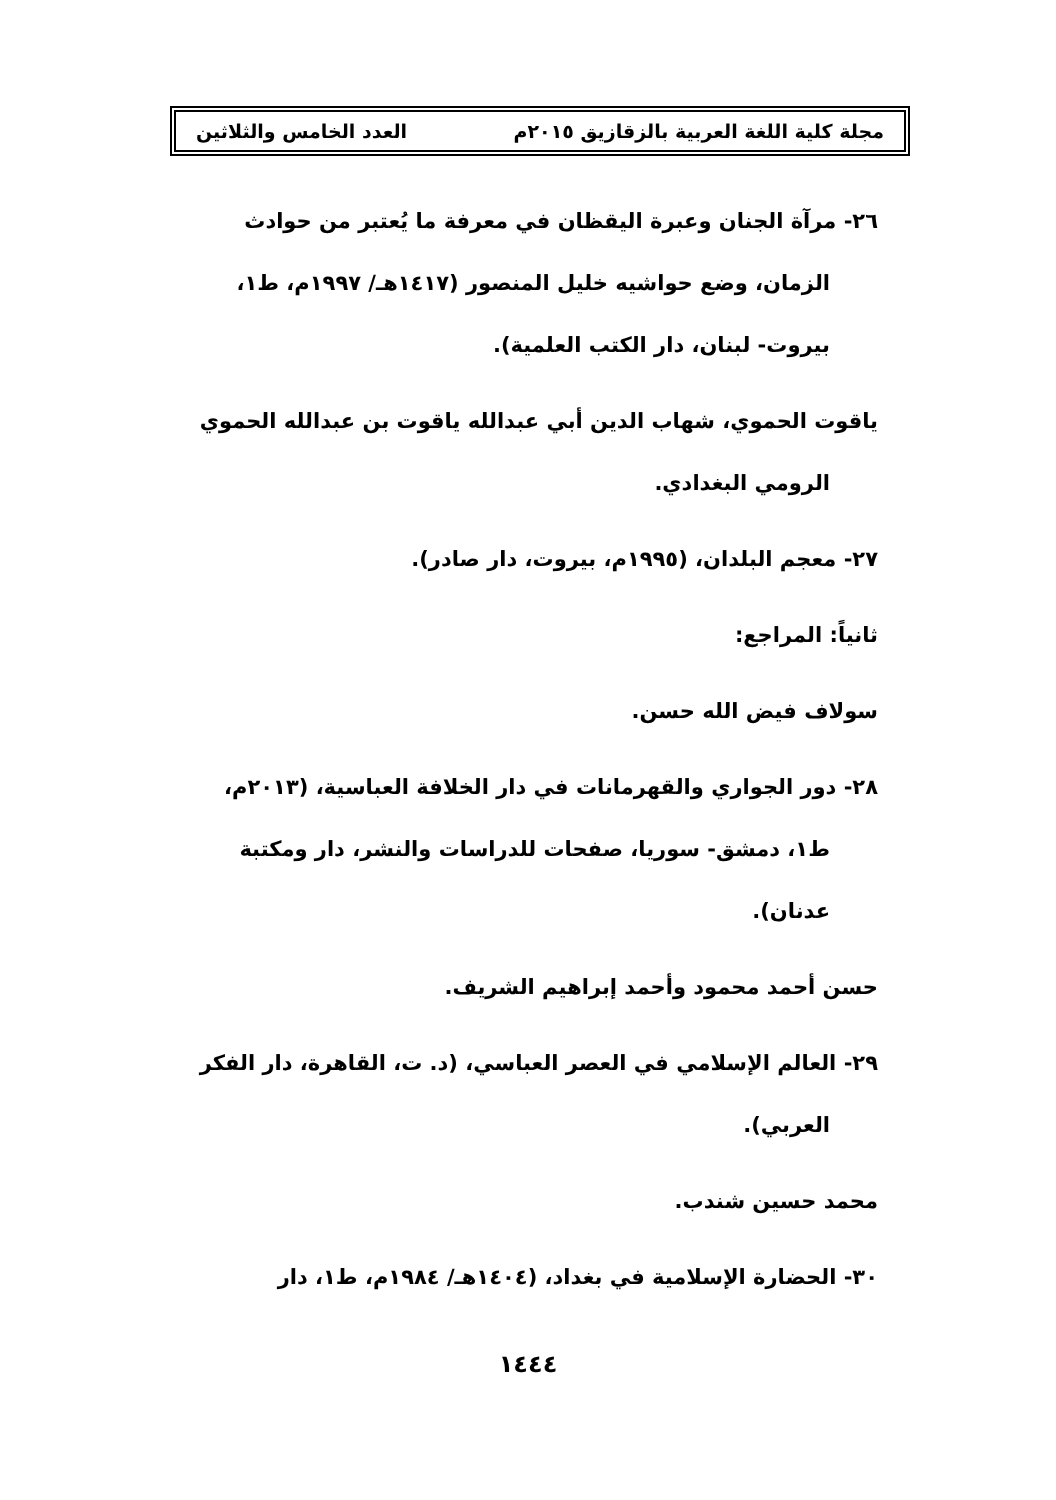مجلة كلية اللغة العربية بالزقازيق ٢٠١٥م العدد الخامس والثلاثين
٢٦- مرآة الجنان وعبرة اليقظان في معرفة ما يُعتبر من حوادث
الزمان، وضع حواشيه خليل المنصور (١٤١٧هـ/ ١٩٩٧م، ط١،
بيروت- لبنان، دار الكتب العلمية).
ياقوت الحموي، شهاب الدين أبي عبدالله ياقوت بن عبدالله الحموي
الرومي البغدادي.
٢٧- معجم البلدان، (١٩٩٥م، بيروت، دار صادر).
ثانياً: المراجع:
سولاف فيض الله حسن.
٢٨- دور الجواري والقهرمانات في دار الخلافة العباسية، (٢٠١٣م،
ط١، دمشق- سوريا، صفحات للدراسات والنشر، دار ومكتبة
عدنان).
حسن أحمد محمود وأحمد إبراهيم الشريف.
٢٩- العالم الإسلامي في العصر العباسي، (د. ت، القاهرة، دار الفكر
العربي).
محمد حسين شندب.
٣٠- الحضارة الإسلامية في بغداد، (١٤٠٤هـ/ ١٩٨٤م، ط١، دار
١٤٤٤